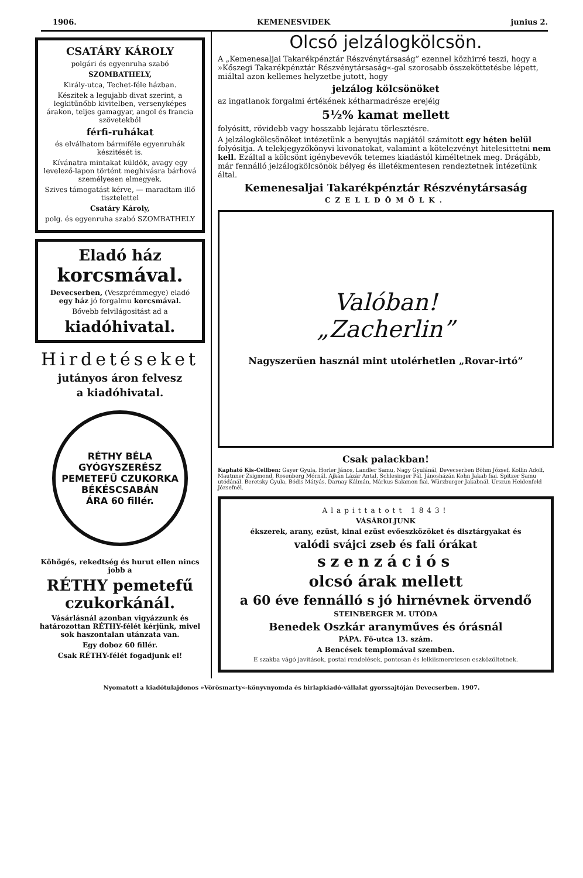1906. KEMENESVIDEK junius 2.
CSATÁRY KÁROLY
polgári és egyenruha szabó
SZOMBATHELY,
Király-utca, Techet-féle házban.
Készitek a legujabb divat szerint, a legkitűnőbb kivitelben, versenyképes árakon, teljes gamagyar, angol és francia szövetekből
férfi-ruhákat
és elválhatom bármiféle egyenruhák készitését is.
Kívánatra mintakat küldök, avagy egy levelező-lapon történt meghivásra bárhová személyesen elmegyek.
Szives támogatást kérve, — maradtam illő tisztelettel
Csatáry Károly,
polg. és egyenruha szabó SZOMBATHELY
Eladó ház
korcsmával.
Devecserben, (Veszprémmegye) eladó egy ház jó forgalmu korcsmával.
Bővebb felvilágositást ad a
kiadóhivatal.
Hirdetéseket
jutányos áron felvesz
a kiadóhivatal.
RÉTHY BÉLA
GYÓGYSZERÉSZ
PEMETEFŰ CZUKORKA
BÉKÉSCSABÁN
ÁRA 60 fillér.
Köhögés, rekedtség és hurut ellen nincs jobb a
RÉTHY pemetefű czukorkánál.
Vásárlásnál azonban vigyázzunk és határozottan RÉTHY-félét kérjünk, mivel sok haszontalan utánzata van.
Egy doboz 60 fillér.
Csak RÉTHY-félét fogadjunk el!
Olcsó jelzálogkölcsön.
A „Kemenesaljai Takarékpénztár Részvénytársaság” ezennel közhirré teszi, hogy a »Kőszegi Takarékpénztár Részvénytársaság«-gal szorosabb összeköttetésbe lépett, miáltal azon kellemes helyzetbe jutott, hogy
jelzálog kölcsönöket
az ingatlanok forgalmi értékének kétharmadrésze erejéig
5½% kamat mellett
folyósitt, rövidebb vagy hosszabb lejáratu törlesztésre.
A jelzálogkölcsönöket intézetünk a benyujtás napjától számitott egy héten belül folyósitja. A telekjegyzőkönyvi kivonatokat, valamint a kötelezvényt hitelesittetni nem kell. Ezáltal a kölcsönt igénybevevők tetemes kiadástól kiméltetnek meg. Drágább, már fennálló jelzálogkölcsönök bélyeg és illetékmentesen rendeztetnek intézetünk által.
Kemenesaljai Takarékpénztár Részvénytársaság
CZELLDÖMÖLK.
Valóban!
„Zacherlin”
Nagyszerüen használ mint utolérhetlen „Rovar-irtó”
Csak palackban!
Kapható Kis-Cellben: Gayer Gyula, Horler János, Landler Samu, Nagy Gyulánál, Devecserben Böhm József, Kollin Adolf, Mautnner Zsigmond, Rosenberg Mórnál. Ajkán Lázár Antal, Schlesinger Pál. Jánosházán Kohn Jakab fiai. Spitzer Samu utódánál. Beretsky Gyula, Bódis Mátyás, Darnay Kálmán, Márkus Salamon fiai, Würzburger Jakabnál. Urszun Heidenfeld Józsefnél.
Alapittatott 1843!
VÁSÁROLJUNK
ékszerek, arany, ezüst, kinai ezüst evőeszközöket és disztárgyakat és
valódi svájci zseb és fali órákat
szenzációs
olcsó árak mellett
a 60 éve fennálló s jó hirnévnek örvendő
STEINBERGER M. UTÓDA
Benedek Oszkár aranyműves és órásnál
PÁPA. Fő-utca 13. szám.
A Bencések templomával szemben.
E szakba vágó javitások, postai rendelések, pontosan és lelkiismeretesen eszközöltetnek.
Nyomatott a kiadótulajdonos »Vörösmarty«-könyvnyomda és hirlapkiadó-vállalat gyorssajtóján Devecserben. 1907.